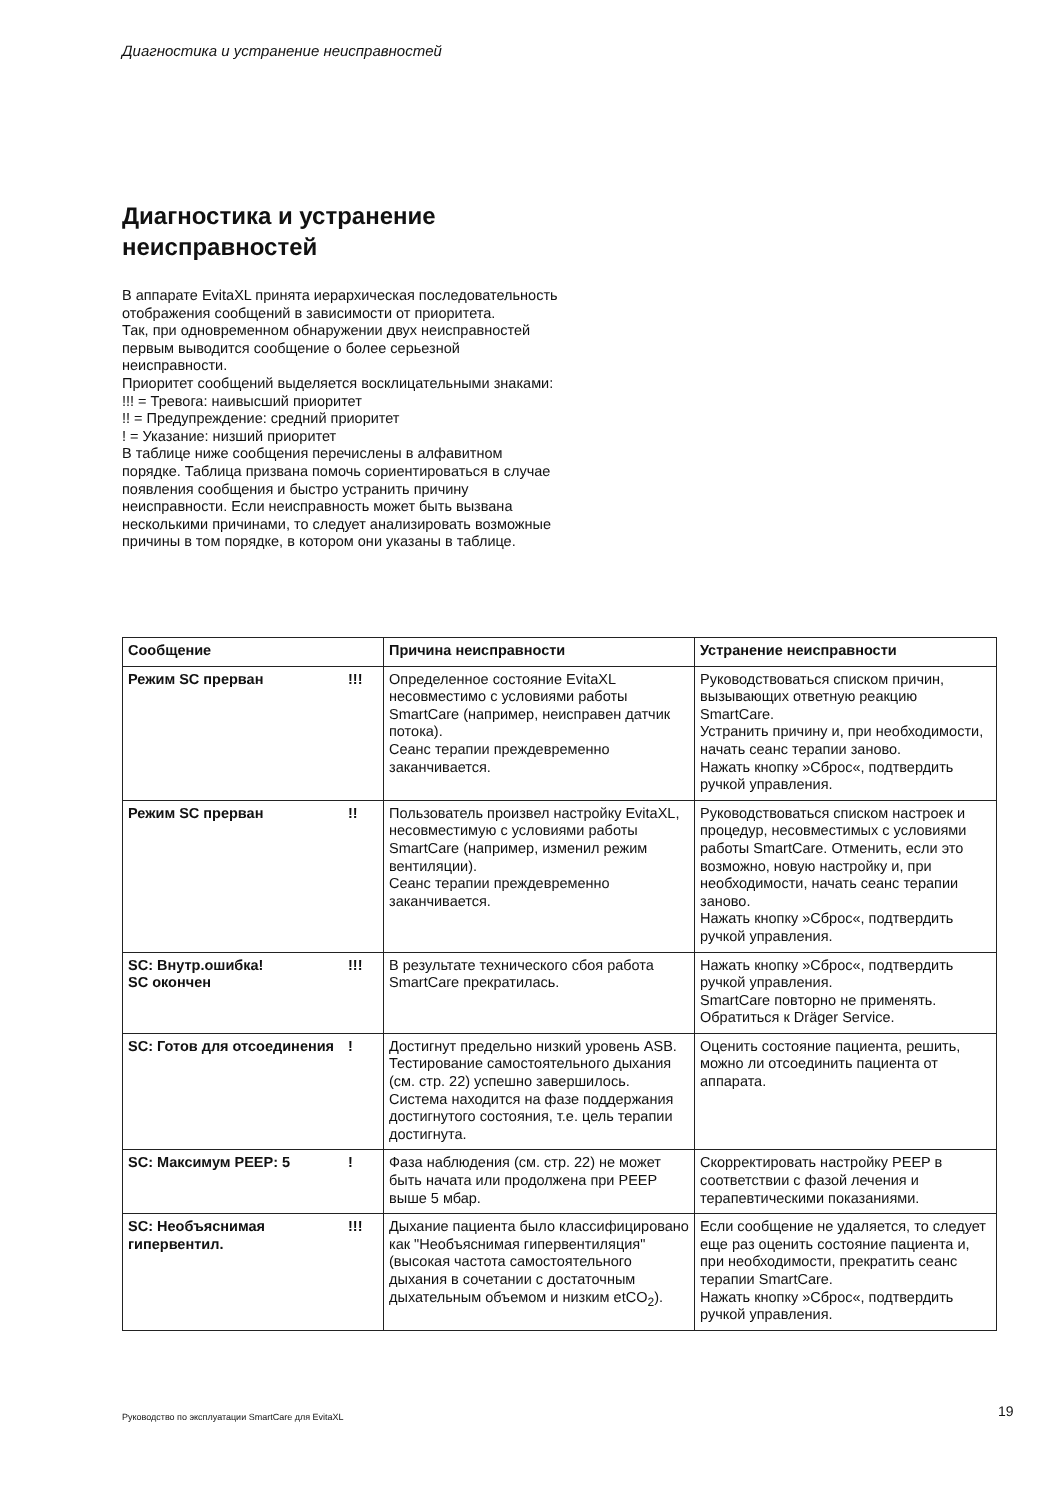Диагностика и устранение неисправностей
Диагностика и устранение
неисправностей
В аппарате EvitaXL принята иерархическая последовательность отображения сообщений в зависимости от приоритета.
Так, при одновременном обнаружении двух неисправностей первым выводится сообщение о более серьезной неисправности.
Приоритет сообщений выделяется восклицательными знаками:
!!! = Тревога: наивысший приоритет
!! = Предупреждение: средний приоритет
! = Указание: низший приоритет
В таблице ниже сообщения перечислены в алфавитном порядке. Таблица призвана помочь сориентироваться в случае появления сообщения и быстро устранить причину неисправности. Если неисправность может быть вызвана несколькими причинами, то следует анализировать возможные причины в том порядке, в котором они указаны в таблице.
| Сообщение | | Причина неисправности | Устранение неисправности |
| --- | --- | --- | --- |
| Режим SC прерван | !!! | Определенное состояние EvitaXL несовместимо с условиями работы SmartCare (например, неисправен датчик потока). Сеанс терапии преждевременно заканчивается. | Руководствоваться списком причин, вызывающих ответную реакцию SmartCare. Устранить причину и, при необходимости, начать сеанс терапии заново. Нажать кнопку »Сброс«, подтвердить ручкой управления. |
| Режим SC прерван | !! | Пользователь произвел настройку EvitaXL, несовместимую с условиями работы SmartCare (например, изменил режим вентиляции). Сеанс терапии преждевременно заканчивается. | Руководствоваться списком настроек и процедур, несовместимых с условиями работы SmartCare. Отменить, если это возможно, новую настройку и, при необходимости, начать сеанс терапии заново. Нажать кнопку »Сброс«, подтвердить ручкой управления. |
| SC: Внутр.ошибка! SC окончен | !!! | В результате технического сбоя работа SmartCare прекратилась. | Нажать кнопку »Сброс«, подтвердить ручкой управления. SmartCare повторно не применять. Обратиться к Dräger Service. |
| SC: Готов для отсоединения | ! | Достигнут предельно низкий уровень ASB. Тестирование самостоятельного дыхания (см. стр. 22) успешно завершилось. Система находится на фазе поддержания достигнутого состояния, т.е. цель терапии достигнута. | Оценить состояние пациента, решить, можно ли отсоединить пациента от аппарата. |
| SC: Максимум PEEP: 5 | ! | Фаза наблюдения (см. стр. 22) не может быть начата или продолжена при PEEP выше 5 мбар. | Скорректировать настройку PEEP в соответствии с фазой лечения и терапевтическими показаниями. |
| SC: Необъяснимая гипервентил. | !!! | Дыхание пациента было классифицировано как "Необъяснимая гипервентиляция" (высокая частота самостоятельного дыхания в сочетании с достаточным дыхательным объемом и низким etCO<sub>2</sub>). | Если сообщение не удаляется, то следует еще раз оценить состояние пациента и, при необходимости, прекратить сеанс терапии SmartCare. Нажать кнопку »Сброс«, подтвердить ручкой управления. |
Руководство по эксплуатации SmartCare для EvitaXL
19